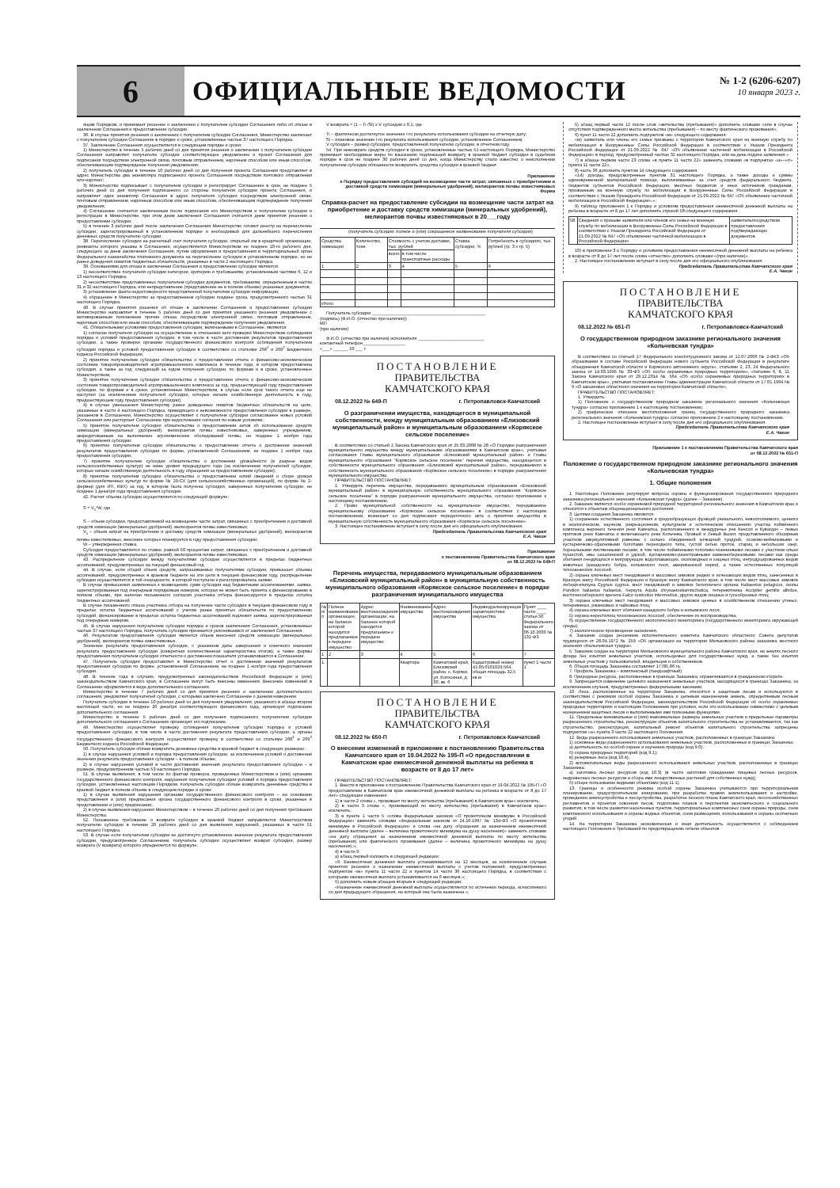6
ОФИЦИАЛЬНЫЕ ВЕДОМОСТИ
№ 1-2 (6206-6207)
10 января 2023 г.
ящим Порядком, и принимает решение о заключении с получателем субсидии Соглашения либо об отказе в заключении Соглашения и предоставлении субсидии.
36. В случае принятия решения о заключении с получателем субсидии Соглашения, Министерство заключает с получателем субсидии Соглашение в порядке и сроки, установленные частью 37 настоящего Порядка.
37. Заключение Соглашения осуществляется в следующем порядке и сроки:
1) Министерство в течение 5 рабочих дней со дня принятия решения о заключении с получателем субсидии Соглашения направляет получателю субсидии соответствующее уведомление и проект Соглашения для подписания посредством электронной связи, почтовым отправлением, нарочным способом или иным способом, обеспечивающим подтверждение получения уведомления;
2) получатель субсидии в течение 10 рабочих дней со дня получения проекта Соглашения представляет в адрес Министерства два экземпляра подписанного проекта Соглашения посредством почтового отправления или нарочно;
3) Министерство подписывает с получателем субсидии и регистрирует Соглашение в срок, не позднее 5 рабочих дней со дня получения подписанного со стороны получателя субсидии проекта Соглашения, и направляет один экземпляр Соглашения в адрес получателя субсидии посредством электронной связи, почтовым отправлением, нарочным способом или иным способом, обеспечивающим подтверждение получения уведомления;
4) Соглашение считается заключенным после подписания его Министерством и получателем субсидии и регистрации в Министерстве, при этом днем заключения Соглашения считается днем принятия решения о предоставлении субсидии;
5) в течение 3 рабочих дней после заключения Соглашения Министерство готовит реестр на перечисление субсидии, зарегистрированный в установленном порядке и необходимый для дальнейшего перечисления денежных средств получателю субсидии.
38. Перечисление субсидии на расчетный счет получателя субсидии, открытый им в кредитной организации, реквизиты которого указаны в Соглашении, осуществляется Министерством не позднее 10-го рабочего дня, следующего за днем заключения Соглашения, путем оформления и предоставления в территориальный орган Федерального казначейства платежного документа на перечисление субсидии в установленном порядке, но не ранее доведения лимитов бюджетных обязательств, указанных в части 2 настоящего Порядка.
39. Основаниями для отказа в заключении Соглашения и предоставлении субсидии являются:
1) несоответствие получателя субсидии категории, критерию и требованиям, установленным частями 6, 12 и 13 настоящего Порядка;
2) несоответствие представленных получателем субсидии документов, требованиям, определенным в частях 31 и 32 настоящего Порядка, или непредставление (представление не в полном объеме) указанных документов;
3) установление факта недостоверности представленной получателем субсидии информации;
4) обращение в Министерство за предоставлением субсидии позднее срока, предусмотренного частью 31 настоящего Порядка.
40. В случае принятия решения об отказе в заключении Соглашения и предоставлении субсидии Министерство направляет в течение 5 рабочих дней со дня принятия указанного решения уведомление с мотивированным пояснением причин отказа посредством электронной связи, почтовым отправлением, нарочным способом или иным способом, обеспечивающим подтверждение получения уведомления.
41. Обязательными условиями предоставления субсидии, включаемыми в Соглашение, являются:
1) согласие получателя субсидии на осуществление в отношении него проверки Министерством соблюдения порядка и условий предоставления субсидии, в том числе в части достижения результатов предоставления субсидии, а также проверки органами государственного финансового контроля соблюдения получателем субсидии порядка и условий предоставления субсидии в соответствии со статьями 268<sup>1</sup> и 269<sup>2</sup> Бюджетного кодекса Российской Федерации;
2) принятие получателем субсидии обязательства о предоставлении отчета о финансово-экономическом состоянии товаропроизводителей агропромышленного комплекса в течение года, в котором предоставлена субсидия, а также за год, следующий за годом получения субсидии, по формам и в сроки, установленные Министерством;
3) принятие получателем субсидии обязательства о предоставлении отчета о финансово-экономическом состоянии товаропроизводителей агропромышленного комплекса за год, предшествующий году предоставления субсидии, по формам и в сроки, установленные Министерством, в случае если срок такого отчета еще не наступил (за исключением получателей субсидии, которые начали хозяйственную деятельность в году, предшествующем году предоставления субсидии);
4) в случае уменьшения Министерству ранее доведенных лимитов бюджетных обязательств на цели, указанные в части 4 настоящего Порядка, приводящего к невозможности предоставления субсидии в размере, указанном в Соглашении, Министерство осуществляет с получателем субсидии согласование новых условий Соглашения или расторгает Соглашение при недостижении согласия по новым условиям;
5) принятие получателем субсидии обязательства о предоставлении актов об использовании средств химизации (минеральных удобрений), мелиорантов почвы известняковых, заверенных учреждением, аккредитованным на выполнение агрохимических обследований почвы, не позднее 1 ноября года предоставления субсидии;
6) принятие получателем субсидии обязательства о предоставлении отчета о достижении значений результатов предоставления субсидии по форме, установленной Соглашением, не позднее 1 ноября года предоставления субсидии;
7) принятие получателем субсидии обязательства о достижении урожайности (в разрезе видов сельскохозяйственных культур) не ниже уровня предыдущего года (за исключением получателей субсидии, которые начали хозяйственную деятельность в году обращения за предоставлением субсидии);
8) принятие получателем субсидии обязательства о предоставлении копий сведений о сборе урожая сельскохозяйственных культур по форме № 29-СХ (для сельскохозяйственных организаций), по форме № 2-фермер (для ИП, КФХ) за год, в котором была получена субсидия, заверенных получателем субсидии, не позднее 1 декабря года предоставления субсидии.
42. Расчет объема субсидии осуществляется по следующей формуле:
S = V<sub>з</sub>*W, где
S – объем субсидии, предоставляемой на возмещение части затрат, связанных с приобретением и доставкой средств химизации (минеральных удобрений), мелиорантов почвы известняковых;
V<sub>з</sub> – объем затрат на приобретение и доставку средств химизации (минеральных удобрений), мелиорантов почвы известняковых, внесение которых планируется в году предоставления субсидии;
W – утвержденная ставка.
Субсидия предоставляется по ставке, равной 50 процентам затрат, связанных с приобретением и доставкой средств химизации (минеральных удобрений), мелиорантов почвы известняковых.
43. Распределение субсидии между получателями субсидии осуществляется в пределах бюджетных ассигнований, предусмотренных на текущий финансовый год.
44. В случае, если общий объем средств, запрашиваемых получателями субсидии, превышает объемы ассигнований, предусмотренных в краевом бюджете на эти цели в текущем финансовом году, распределение субсидии осуществляется в той очередности, в которой поступали и регистрировались заявки.
В случае превышения заявленных к возмещению сумм субсидии над бюджетными ассигнованиями, заявка, зарегистрированная под очередным порядковым номером, которая не может быть принята к финансированию в полном объеме, при наличии письменного согласия участника отбора финансируется в пределах остатка бюджетных ассигнований.
В случае письменного отказа участника отбора на получение части субсидии в текущем финансовом году в пределах остатка бюджетных ассигнований с учетом ранее принятых обязательств по предоставлению субсидий, финансирование в пределах остатка бюджетных ассигнований подлежит заявка, зарегистрированная под очередным номером.
45. В случае нарушения получателем субсидии порядка и сроков заключения Соглашения, установленных частью 37 настоящего Порядка, получатель субсидии признается уклонившимся от заключения Соглашения.
46. Результатом предоставления субсидии является объем внесения средств химизации (минеральных удобрений), мелиорантов почвы известняковых.
Значение результата предоставления субсидии, с указанием даты завершения и конечного значения результата предоставления субсидии (конкретная количественная характеристика итогов), а также формы предоставления получателем субсидии отчетности о достижении показателя устанавливаются в Соглашении.
47. Получатель субсидии предоставляет в Министерство отчет о достижении значений результатов предоставления субсидии по форме, установленной Соглашением, не позднее 1 ноября года предоставления субсидии.
48. В течение года в случаях, предусмотренных законодательством Российской Федерации и (или) законодательством Камчатского края, в Соглашение могут быть внесены изменения. Внесение изменений в Соглашение оформляется в виде дополнительного соглашения.
Министерство в течение 7 рабочих дней со дня принятия решения о заключении дополнительного соглашения, уведомляет получателей субсидии, с которыми заключено Соглашение о данном намерении.
Получатель субсидии в течение 10 рабочих дней со дня получения уведомления, указанного в абзаце втором настоящей части, но не позднее 20 декабря соответствующего финансового года, организует подписание дополнительного соглашения.
Министерство в течение 5 рабочих дней со дня получения подписанного получателем субсидии дополнительного соглашения к Соглашению организует его подписание.
49. Министерство осуществляет проверку соблюдения получателем субсидии порядка и условий предоставления субсидии, в том числе в части достижения результата предоставления субсидии, а органы государственного финансового контроля осуществляют проверку в соответствии со статьями 268<sup>1</sup> и 269<sup>2</sup> Бюджетного кодекса Российской Федерации.
50. Получатель субсидии обязан возвратить денежные средства в краевой бюджет в следующих размерах:
1) в случае нарушения условий и порядка предоставления субсидии, за исключением условий о достижении значения результата предоставления субсидии – в полном объеме;
2) в случае нарушения условий в части достижения значения результата предоставления субсидии – в размере, предусмотренном частью 53 настоящего Порядка.
51. В случае выявления, в том числе по фактам проверок, проведенных Министерством и (или) органами государственного финансового контроля, нарушения получателем субсидии условий и порядка предоставления субсидии, установленных настоящим Порядком, получатель субсидии обязан возвратить денежные средства в краевой бюджет в полном объеме в следующем порядке и сроки:
1) в случае выявления нарушения органами государственного финансового контроля – на основании представления и (или) предписания органа государственного финансового контроля в сроки, указанные в представлении и (или) предписании;
2) в случае выявления нарушения Министерством – в течение 20 рабочих дней со дня получения требования Министерства.
52. Письменное требование о возврате субсидии в краевой бюджет направляется Министерством получателю субсидии в течение 20 рабочих дней со дня выявления нарушений, указанных в части 51 настоящего Порядка.
53. В случае если получателем субсидии не достигнуто установленное значение результата предоставления субсидии, предусмотренное Соглашением, получатель субсидии осуществляет возврат субсидии, размер возврата (V возврата) которого определяется по формуле:
V возврата = (1 – Ti /Si) x V субсидии x 0,1, где
Ti – фактически достигнутое значение i-го результата использования субсидии на отчетную дату;
Si – плановое значение i-го результата использования субсидии, установленное Соглашением;
V субсидии – размер субсидии, предоставленной получателю субсидии, в отчетном году.
54. При невозврате средств субсидии в сроки, установленные частью 51 настоящего Порядка, Министерство принимает необходимые меры по взысканию подлежащей возврату в краевой бюджет субсидии в судебном порядке в срок не позднее 30 рабочих дней со дня, когда Министерству стало известно о неисполнении получателем субсидии обязанности возвратить средства субсидии в краевой бюджет.
Приложение
к Порядку предоставления субсидий на возмещение части затрат, связанных с приобретением и доставкой средств химизации (минеральных удобрений), мелиорантов почвы известняковых
Форма
Справка-расчет на предоставление субсидии на возмещение части затрат на приобретение и доставку средств химизации (минеральных удобрений), мелиорантов почвы известняковых в 20___году
(получатель субсидии: полное и (или) сокращенное наименование получателя субсидии)
| Средства химизации | Количество, тонн | Стоимость с учетом доставки, тыс. рублей | | Ставка субсидии, % | Потребность в субсидиях, тыс. рублей (гр. 3 x гр. 5) |
| --- | --- | --- | --- | --- | --- |
| | | всего | в том числе транспортные расходы | | |
| 1 | 2 | 3 | 4 | 5 | 6 |
| Итого: | | | | | |
Получатель субсидии ______________________________________________
(подпись) (Ф.И.О. (отчество при наличии))
МП
(при наличии)
Ф.И.О. (отчество при наличии) исполнителя ___________________________
контактный телефон _________________
«___» ______ 20 ___ г.
ПОСТАНОВЛЕНИЕ
ПРАВИТЕЛЬСТВА
КАМЧАТСКОГО КРАЯ
08.12.2022 № 649-П г. Петропавловск-Камчатский
О разграничении имущества, находящегося в муниципальной собственности, между муниципальным образованием «Елизовский муниципальный район» и муниципальным образованием «Корякское сельское поселение»
В соответствии со статьей 2 Закона Камчатского края от 25.03.2008 № 28 «О Порядке разграничения муниципального имущества между муниципальными образованиями в Камчатском крае», учитывая согласования Главы муниципального образования «Елизовский муниципальный район» и Главы муниципального образования "Корякское сельское поселение" перечня имущества, находящегося в собственности муниципального образования «Елизовский муниципальный район», передаваемого в собственность муниципального образования «Корякское сельское поселение» в порядке разграничения муниципального имущества,
ПРАВИТЕЛЬСТВО ПОСТАНОВЛЯЕТ:
1. Утвердить перечень имущества, передаваемого муниципальным образованием «Елизовский муниципальный район» в муниципальную собственность муниципального образования "Корякское сельское поселение" в порядке разграничения муниципального имущества, согласно приложению к настоящему постановлению.
2. Право муниципальной собственности на муниципальное имущество, передаваемое муниципальному образованию «Корякское сельское поселение» в соответствии с настоящим постановлением, возникает со дня подписания передаточного акта о принятии имущества в муниципальную собственность муниципального образования «Корякское сельское поселение».
3. Настоящее постановление вступает в силу после дня его официального опубликования.
Председатель Правительства Камчатского края
Е.А. Чекин
Приложение
к постановлению Правительства Камчатского края
от 08.12.2022 № 649-П
Перечень имущества, передаваемого муниципальным образованием «Елизовский муниципальный район» в муниципальную собственность муниципального образования «Корякское сельское поселение» в порядке разграничения муниципального имущества
| № п/п | Полное наименование организации, на балансе которой находится предлагаемое к передаче имущество | Адрес местонахождения организации, на балансе которой находится предлагаемое к передаче имущество | Наименование имущества | Адрес местонахождения имущества | Индивидуализирующие характеристики имущества | Пункт ____ части ____ статьи 50 Федерального закона от 06.10.2003 № 131-ФЗ |
| --- | --- | --- | --- | --- | --- | --- |
| 1 | 2 | 3 | 4 | 5 | 6 | 7 |
| 1. | | | Квартира | Камчатский край, Елизовский район, с. Коряки, ул. Колхозная, д. 30, кв. 6 | Кадастровый номер 41:05:0101029:564, общая площадь 32,5 кв.м | пункт 1 части 1 |
ПОСТАНОВЛЕНИЕ
ПРАВИТЕЛЬСТВА
КАМЧАТСКОГО КРАЯ
08.12.2022 № 650-П г. Петропавловск-Камчатский
О внесении изменений в приложение к постановлению Правительства Камчатского края от 19.04.2022 № 195-П «О предоставлении в Камчатском крае ежемесячной денежной выплаты на ребенка в возрасте от 8 до 17 лет»
ПРАВИТЕЛЬСТВО ПОСТАНОВЛЯЕТ:
1. Внести в приложение к постановлению Правительства Камчатского края от 19.04.2022 № 195-П «О предоставлении в Камчатском крае ежемесячной денежной выплаты на ребенка в возрасте от 8 до 17 лет» следующие изменения:
1) в части 2 слова «, проживает по месту жительства (пребывания) в Камчатском крае» исключить;
2) в части 3 слова «, проживающий по месту жительства (пребывания) в Камчатском крае» исключить;
3) в пункте 1 части 5 «слова Федеральным законом «О прожиточном минимуме в Российской Федерации» заменить словами «Федеральным законом от 24.10.1997 № 134-ФЗ «О прожиточном минимуме в Российской Федерации» и слова «на дату обращения за назначением ежемесячной денежной выплаты (далее – величина прожиточного минимума на душу населения)» заменить словами «на дату обращения за назначением ежемесячной денежной выплаты по месту жительства (пребывания) или фактического проживания (далее – величина прожиточного минимума на душу населения);»;
4) в части 9:
а) абзац первый изложить в следующей редакции:
«9. Ежемесячная денежная выплата устанавливается на 12 месяцев, за исключением случаев принятия решения о назначении ежемесячной выплаты с учетом положений, предусмотренных подпунктом «м» пункта 11 части 22 и пунктом 14 части 36 настоящего Порядка, в соответствии с которыми ежемесячная выплата устанавливается на 6 месяцев.»;
б) дополнить новым абзацем вторым в следующей редакции:
«Назначение ежемесячной денежной выплаты осуществляется по истечении периода, исчисляемого со дня предыдущего обращения, на который она была назначена.»;
5) абзац первый части 12 после слов «жительства (пребывания)» дополнить словами «или в случае отсутствия подтвержденного места жительства (пребывания) – по месту фактического проживания»;
6) пункт 11 части 22 дополнить подпунктом «м» следующего содержания:
«м) заявитель или члены его семьи призваны с территории Камчатского края на военную службу по мобилизации в Вооруженные Силы Российской Федерации в соответствии с Указом Президента Российской Федерации от 21.09.2022 № 647 «Об объявлении частичной мобилизации в Российской Федерации» в период, предусмотренный частью 32 настоящего Порядка, или на день подачи заявления.»
7) в абзаце первом части 23 слова «в пункте 11 части 22» заменить словами «в подпунктах «а»–«л» пункта 11 части 22»;
8) часть 36 дополнить пунктом 14 следующего содержания:
«14) доходы, предусмотренные пунктом 31 настоящего Порядка, а также доходы и суммы единовременной материальной помощи, выплачиваемые за счет средств федерального бюджета, бюджетов субъектов Российской Федерации, местных бюджетов и иных источников гражданам, призванным на военную службу по мобилизации в Вооруженные Силы Российской Федерации в соответствии с Указом Президента Российской Федерации от 21.09.2022 № 647 «Об объявлении частичной мобилизации в Российской Федерации».»;
9) таблицу приложения 1 к Порядку и условиям предоставления ежемесячной денежной выплаты на ребенка в возрасте от 8 до 17 лет дополнить строкой 58 следующего содержания:
| 58. | Сведения о призыве заявителя или членов его семьи на военную службу по мобилизации в Вооруженные Силы Российской Федерации в соответствии с Указом Президента Российской Федерации от 21.09.2022 № 647 «Об объявлении частичной мобилизации в Российской Федерации» | заявитель/посредством предоставления подтверждающих документов |
10) в приложении 3 к Порядку и условиям предоставления ежемесячной денежной выплаты на ребенка в возрасте от 8 до 17 лет после слова «отчество» дополнить словами «(при наличии)».
2. Настоящее постановление вступает в силу после дня его официального опубликования.
Председатель Правительства Камчатского края
Е.А. Чекин
ПОСТАНОВЛЕНИЕ
ПРАВИТЕЛЬСТВА
КАМЧАТСКОГО КРАЯ
08.12.2022 № 651-П г. Петропавловск-Камчатский
О государственном природном заказнике регионального значения «Кольчевская тундра»
В соответствии со статьей 17 Федерального конституционного закона от 12.07.2006 № 2-ФКЗ «Об образовании в составе Российской Федерации нового субъекта Российской Федерации в результате объединения Камчатской области и Корякского автономного округа», статьями 2, 23, 24 Федерального закона от 14.03.1995 № 33-ФЗ «Об особо охраняемых природных территориях», статьями 6, 8, 11 Закона Камчатского края от 29.12.2014 № 564 «Об особо охраняемых природных территориях в Камчатском крае», учитывая постановление Главы администрации Камчатской области от 17.01.1994 № 9 «О заказниках областного значения на территории Камчатской области»,
ПРАВИТЕЛЬСТВО ПОСТАНОВЛЯЕТ:
1. Утвердить:
1) Положение о государственном природном заказнике регионального значения «Кольчевская тундра» согласно приложению 1 к настоящему постановлению;
2) графическое описание местоположения границ государственного природного заказника регионального значения «Кольчевская тундра» согласно приложению 2 к настоящему постановлению.
2. Настоящее постановление вступает в силу после дня его официального опубликования.
Председатель Правительства Камчатского края
Е.А. Чекин
Приложение 1 к постановлению Правительства Камчатского края
от 08.12.2022 № 651-П
Положение о государственном природном заказнике регионального значения «Кольчевская тундра»
1. Общие положения
1. Настоящее Положение регулирует вопросы охраны и функционирования государственного природного заказника регионального значения «Кольчевская тундра» (далее – Заказник).
2. Заказник является особо охраняемой природной территорией регионального значения в Камчатском крае и относится к объектам общенационального достояния.
3. Целями создания Заказника являются:
1) сохранение естественного состояния и средообразующих функций уникального, невосполнимого, ценного в экологическом, научном, рекреационном, культурном и эстетическом отношениях участка поймённого комплекса верхнего течения реки Камчатка, расположенного в междуречье рек Кенсол и Кувагдач – левых притоков реки Камчатка и включающего реки Кольчева, Правый и Левый Вызит, представленного обширным участком аккумулятивной равнины с сильно обводненной кочкарной тундрой, осоково-вейниковыми и кустарничково-сфагновыми болотами переходного типа, густой сетью проток, стариц и небольших озер, бореальными лиственными лесами, в том числе поймёнными тополево-чозениевыми лесами с участием ольхи пушистой, ивы сахалинской и удской, кустарниково-разнотравными каменноберезовыми лесами как среды обитания гнездящихся и мигрирующих водоплавающих, околоводных и хищных птиц, интродуцированных видов животных (канадского бобра, колымского лося, американской норки), а также естественных популяций тихоокеанских лососей;
2) охрана ключевых мест гнездования и массовых зимовок редких и исчезающих видов птиц, занесенных в Красную книгу Российской Федерации и Красную книгу Камчатского края, в том числе мест массовых зимовок лебедя-кликуна Cygnus cygnus, мест гнездований и зимовок белоплечего орлана Haliaeetus pelagicus, скопы Pandion haliaetus haliaetus, беркута Aquila chrysaetoskamtschatica, тетеревятника Accipiter gentilis albidus, восточносибирского кречета Falco rusticolus intermedius, других видов хищных и гусеобразных птиц;
3) охрана ключевых мест гнездования и массовых зимовок ценных в хозяйственном отношении утиных, тетеревиных, ржанковых и чайковых птиц;
4) охрана ключевых мест обитания канадского бобра и колымского лося;
5) охрана нерестилищ тихоокеанских лососей, обеспечение их воспроизводства;
6) осуществление государственного экологического мониторинга (государственного мониторинга окружающей среды);
7) экологическое просвещение населения.
4. Заказник создан решением исполнительного комитета Камчатского областного Совета депутатов трудящихся от 28.04.1972 № 259 «Об организации на территории Мильковского района заказника местного значения «Налычевская тундра».
5. Заказник создан на территории Мильковского муниципального района Камчатского края, на землях лесного фонда без изъятия земельных участков, используемых для государственных нужд, а также без изъятия земельных участков у пользователей, владельцев и собственников.
6. Общая площадь Заказника составляет 17785,86 га.
7. Профиль Заказника – комплексный (ландшафтный).
8. Природные ресурсы, расположенные в границах Заказника, ограничиваются в гражданском обороте.
9. Запрещается изменение целевого назначения земельных участков, находящихся в границах Заказника, за исключением случаев, предусмотренных федеральными законами.
10. Леса, расположенные на территории Заказника, относятся к защитным лесам и используются в соответствии с режимом особой охраны Заказника и целевым назначением земель, определяемым лесным законодательством Российской Федерации, законодательством Российской Федерации об особо охраняемых природных территориях и настоящим Положением при условии, если это использование совместимо с целевым назначением защитных лесов и выполняемыми ими полезными функциями.
11. Предельные минимальные и (или) максимальные размеры земельных участков и предельные параметры разрешенного строительства, реконструкции объектов капитального строительства не устанавливаются, так как строительство, реконструкция, капитальный ремонт объектов капитального строительства запрещены подпунктом «а» пункта 3 части 22 настоящего Положения.
12. Виды разрешенного использования земельных участков, расположенных в границах Заказника:
1) основные виды разрешенного использования земельных участков, расположенных в границах Заказника:
а) деятельность по особой охране и изучению природы (код 9.0);
б) охрана природных территорий (код 9.1);
в) резервные леса (код 10.4);
2) вспомогательные виды разрешенного использования земельных участков, расположенных в границах Заказника:
а) заготовка лесных ресурсов (код 10.3) (в части заготовки гражданами пищевых лесных ресурсов, недревесных лесных ресурсов и сбора ими лекарственных растений для собственных нужд);
б) общее пользование водными объектами (код 11.1).
13. Границы и особенности режима особой охраны Заказника учитываются при территориальном планировании, градостроительном зонировании, при разработке правил землепользования и застройки, проведении землеустройства и лесоустройства, разработке лесного плана Камчатского края, лесохозяйственных регламентов и проектов освоения лесов, подготовке планов и перспектив экономического и социального развития, в том числе развития населенных пунктов, территориальных комплексных схем охраны природы, схем комплексного использования и охраны водных объектов, схем размещения, использования и охраны охотничьих угодий.
14. На территории Заказника экономическая и иная деятельность осуществляется с соблюдением настоящего Положения и Требований по предотвращению гибели объектов